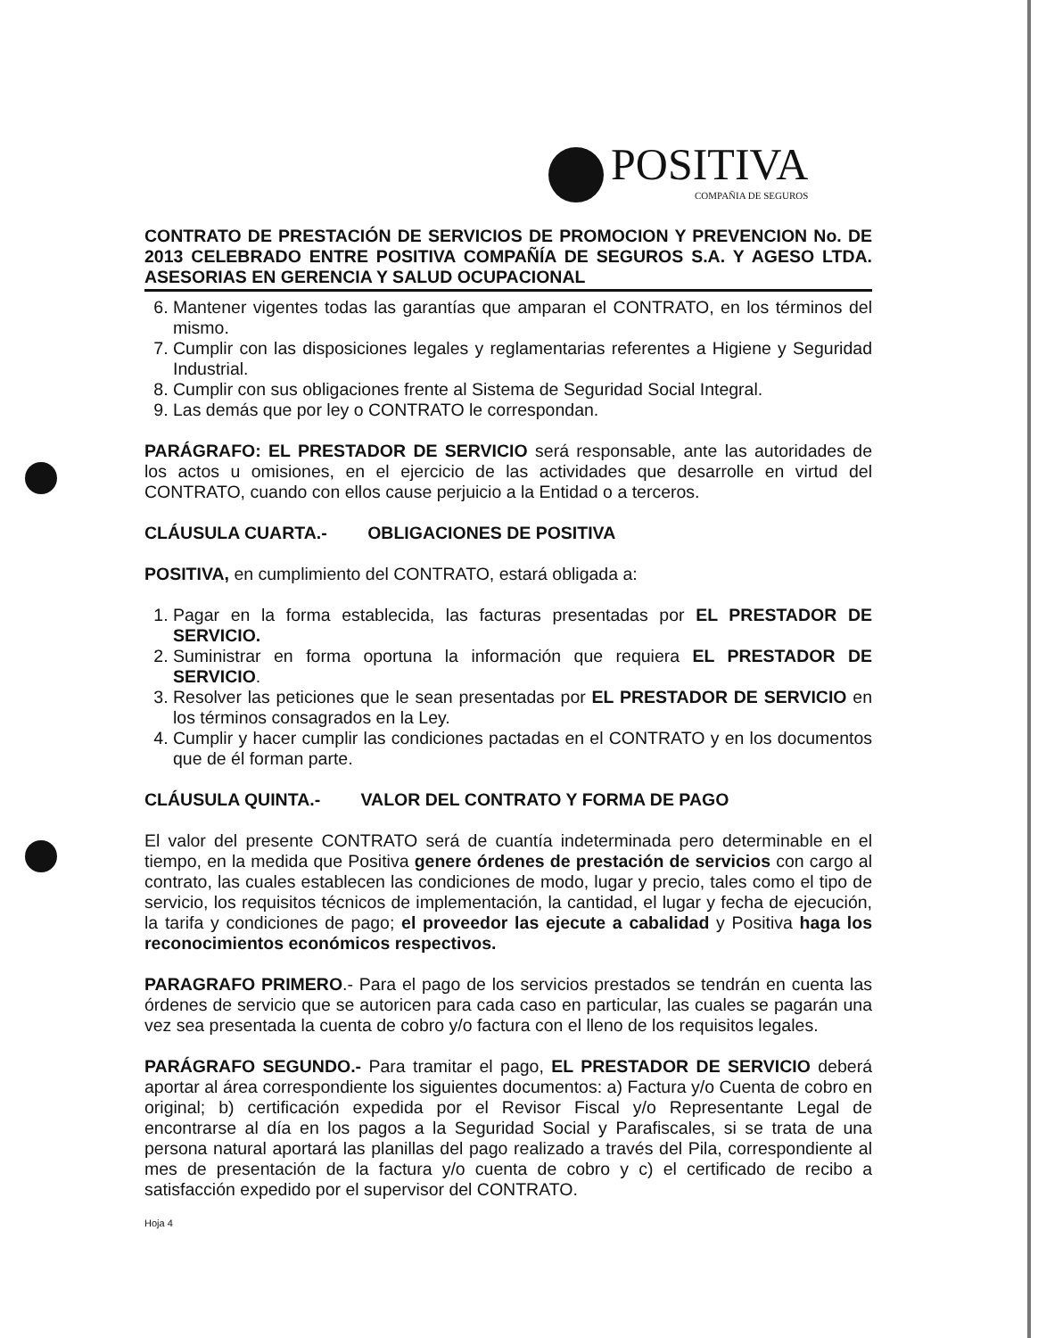POSITIVA
COMPAÑIA DE SEGUROS
CONTRATO DE PRESTACIÓN DE SERVICIOS DE PROMOCION Y PREVENCION No. DE 2013 CELEBRADO ENTRE POSITIVA COMPAÑÍA DE SEGUROS S.A. Y AGESO LTDA. ASESORIAS EN GERENCIA Y SALUD OCUPACIONAL
6. Mantener vigentes todas las garantías que amparan el CONTRATO, en los términos del mismo.
7. Cumplir con las disposiciones legales y reglamentarias referentes a Higiene y Seguridad Industrial.
8. Cumplir con sus obligaciones frente al Sistema de Seguridad Social Integral.
9. Las demás que por ley o CONTRATO le correspondan.
PARÁGRAFO: EL PRESTADOR DE SERVICIO será responsable, ante las autoridades de los actos u omisiones, en el ejercicio de las actividades que desarrolle en virtud del CONTRATO, cuando con ellos cause perjuicio a la Entidad o a terceros.
CLÁUSULA CUARTA.- OBLIGACIONES DE POSITIVA
POSITIVA, en cumplimiento del CONTRATO, estará obligada a:
1. Pagar en la forma establecida, las facturas presentadas por EL PRESTADOR DE SERVICIO.
2. Suministrar en forma oportuna la información que requiera EL PRESTADOR DE SERVICIO.
3. Resolver las peticiones que le sean presentadas por EL PRESTADOR DE SERVICIO en los términos consagrados en la Ley.
4. Cumplir y hacer cumplir las condiciones pactadas en el CONTRATO y en los documentos que de él forman parte.
CLÁUSULA QUINTA.- VALOR DEL CONTRATO Y FORMA DE PAGO
El valor del presente CONTRATO será de cuantía indeterminada pero determinable en el tiempo, en la medida que Positiva genere órdenes de prestación de servicios con cargo al contrato, las cuales establecen las condiciones de modo, lugar y precio, tales como el tipo de servicio, los requisitos técnicos de implementación, la cantidad, el lugar y fecha de ejecución, la tarifa y condiciones de pago; el proveedor las ejecute a cabalidad y Positiva haga los reconocimientos económicos respectivos.
PARAGRAFO PRIMERO.- Para el pago de los servicios prestados se tendrán en cuenta las órdenes de servicio que se autoricen para cada caso en particular, las cuales se pagarán una vez sea presentada la cuenta de cobro y/o factura con el lleno de los requisitos legales.
PARÁGRAFO SEGUNDO.- Para tramitar el pago, EL PRESTADOR DE SERVICIO deberá aportar al área correspondiente los siguientes documentos: a) Factura y/o Cuenta de cobro en original; b) certificación expedida por el Revisor Fiscal y/o Representante Legal de encontrarse al día en los pagos a la Seguridad Social y Parafiscales, si se trata de una persona natural aportará las planillas del pago realizado a través del Pila, correspondiente al mes de presentación de la factura y/o cuenta de cobro y c) el certificado de recibo a satisfacción expedido por el supervisor del CONTRATO.
Hoja 4